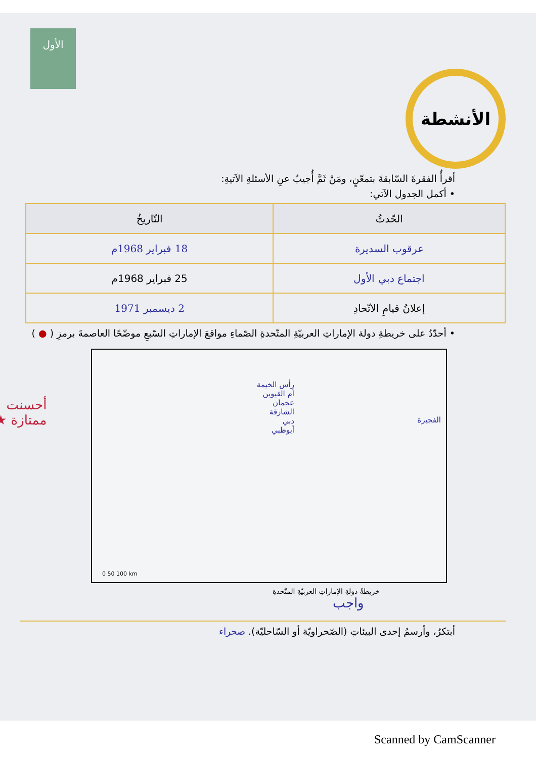الأول
الأنشطة
أقرأُ الفقرةَ السّابقةَ بتمعّنٍ، ومَنْ ثَمَّ أُجيبُ عنِ الأسئلةِ الآتيةِ:
• أكمل الجدول الآتي:
| الحّدثُ | التّاريخُ |
| --- | --- |
| عرقوب السديرة | 18 فبراير 1968م |
| اجتماع دبي الأول | 25 فبراير 1968م |
| إعلانُ قيامِ الاتّحادِ | 2 ديسمبر 1971 |
• أحدّدُ على خريطةِ دولة الإماراتِ العربيّةِ المتّحدةِ الصّماءِ مواقعَ الإماراتِ السّبعِ موضّحًا العاصمةَ برمزِ ( ● )
رأس الخيمة
أم القيوين
عجمان
الشارقة
دبي
أبوظبي
الفجيرة
0 50 100 km
خريطةُ دولةِ الإماراتِ العربيّةِ المتّحدةِ
أحسنت
ممتازة ★
واجب
أبتكرُ، وأرسمُ إحدى البيئاتِ (الصّحراويّة أو السّاحليّة). صحراء
Scanned by CamScanner